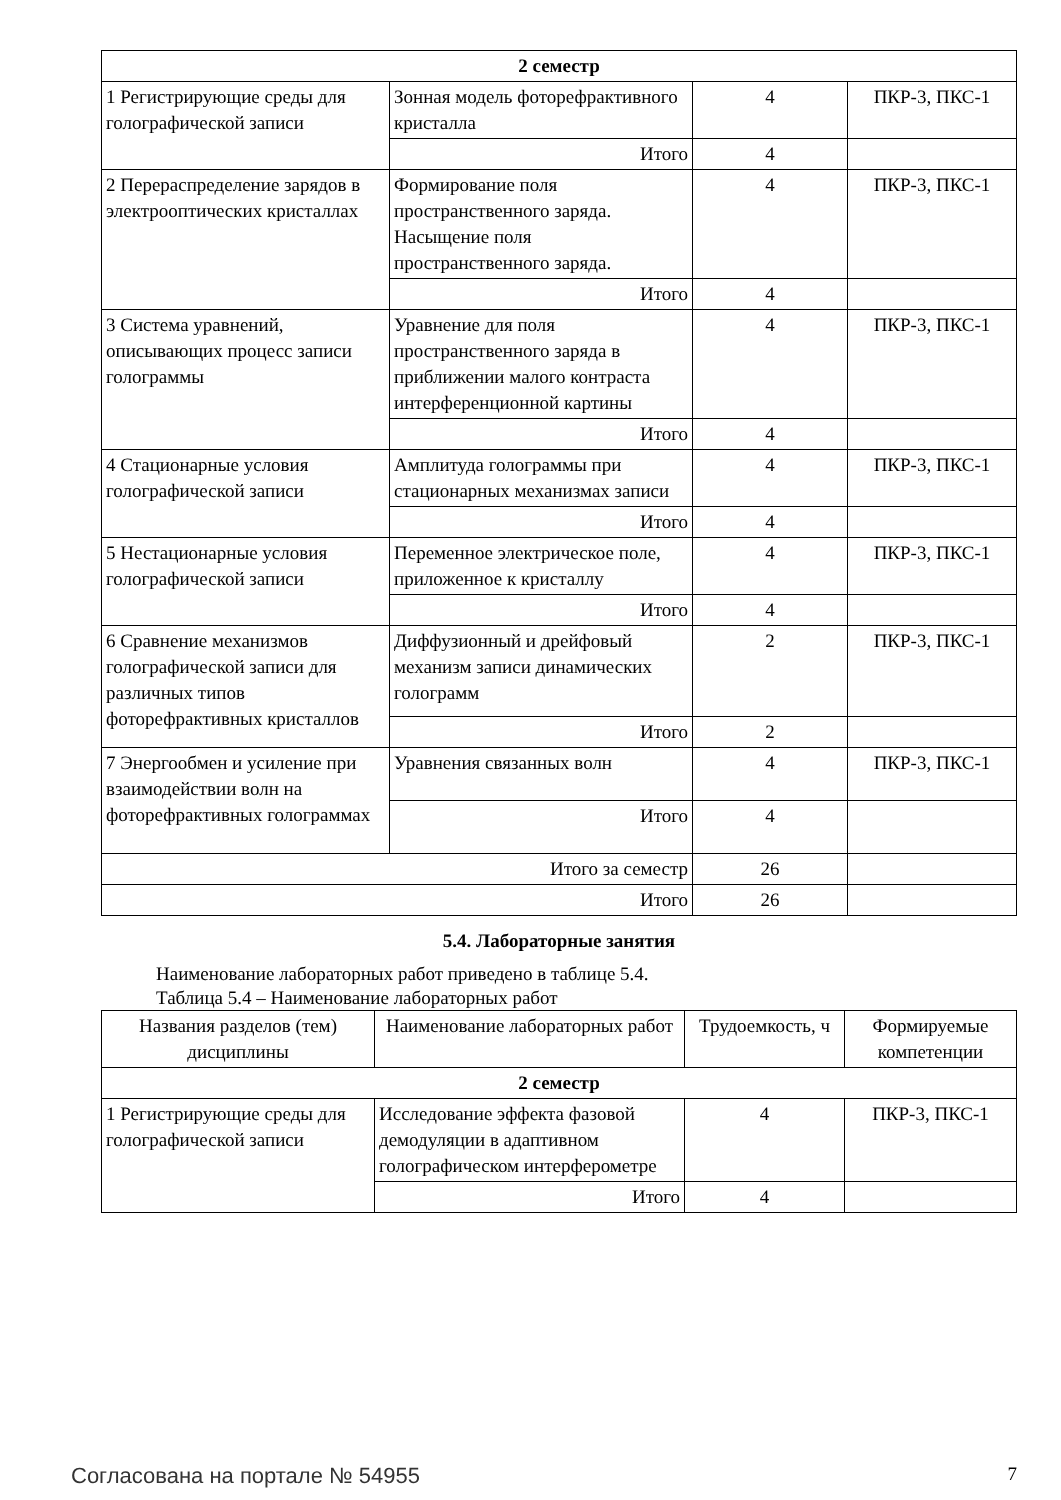| 2 семестр | | | |
| 1 Регистрирующие среды для голографической записи | Зонная модель фоторефрактивного кристалла | 4 | ПКР-3, ПКС-1 |
| | Итого | 4 | |
| 2 Перераспределение зарядов в электрооптических кристаллах | Формирование поля пространственного заряда. Насыщение поля пространственного заряда. | 4 | ПКР-3, ПКС-1 |
| | Итого | 4 | |
| 3 Система уравнений, описывающих процесс записи голограммы | Уравнение для поля пространственного заряда в приближении малого контраста интерференционной картины | 4 | ПКР-3, ПКС-1 |
| | Итого | 4 | |
| 4 Стационарные условия голографической записи | Амплитуда голограммы при стационарных механизмах записи | 4 | ПКР-3, ПКС-1 |
| | Итого | 4 | |
| 5 Нестационарные условия голографической записи | Переменное электрическое поле, приложенное к кристаллу | 4 | ПКР-3, ПКС-1 |
| | Итого | 4 | |
| 6 Сравнение механизмов голографической записи для различных типов фоторефрактивных кристаллов | Диффузионный и дрейфовый механизм записи динамических голограмм | 2 | ПКР-3, ПКС-1 |
| | Итого | 2 | |
| 7 Энергообмен и усиление при взаимодействии волн на фоторефрактивных голограммах | Уравнения связанных волн | 4 | ПКР-3, ПКС-1 |
| | Итого | 4 | |
| Итого за семестр | | 26 | |
| Итого | | 26 | |
5.4. Лабораторные занятия
Наименование лабораторных работ приведено в таблице 5.4.
Таблица 5.4 – Наименование лабораторных работ
| Названия разделов (тем) дисциплины | Наименование лабораторных работ | Трудоемкость, ч | Формируемые компетенции |
| --- | --- | --- | --- |
| 2 семестр | | | |
| 1 Регистрирующие среды для голографической записи | Исследование эффекта фазовой демодуляции в адаптивном голографическом интерферометре | 4 | ПКР-3, ПКС-1 |
| | Итого | 4 | |
Согласована на портале № 54955 7